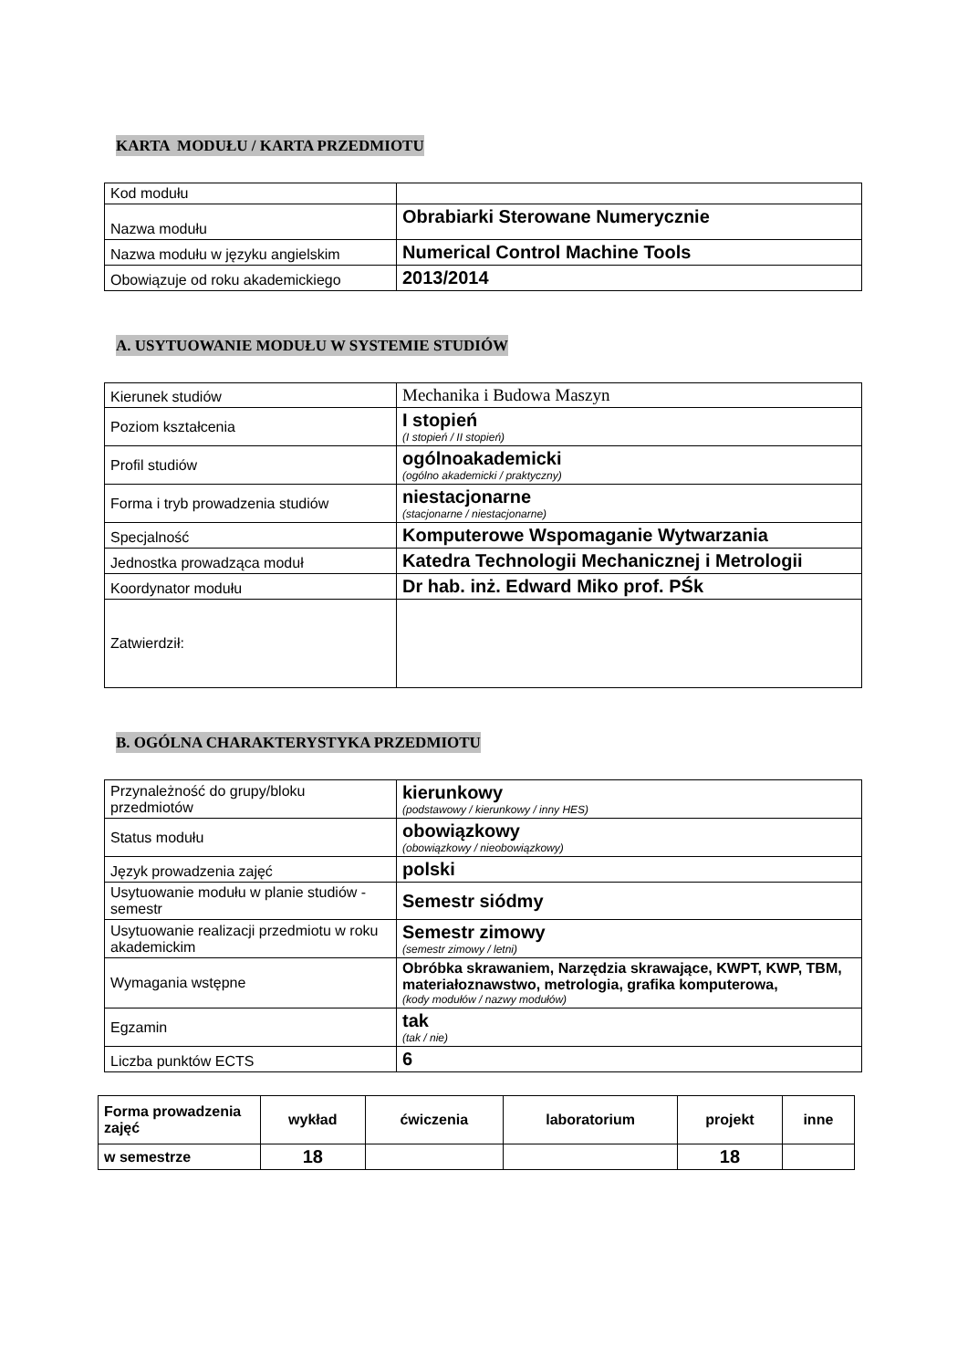KARTA MODUŁU / KARTA PRZEDMIOTU
| Kod modułu | |
| Nazwa modułu | Obrabiarki Sterowane Numerycznie |
| Nazwa modułu w języku angielskim | Numerical Control Machine Tools |
| Obowiązuje od roku akademickiego | 2013/2014 |
A. USYTUOWANIE MODUŁU W SYSTEMIE STUDIÓW
| Kierunek studiów | Mechanika i Budowa Maszyn |
| Poziom kształcenia | I stopień (I stopień / II stopień) |
| Profil studiów | ogólnoakademicki (ogólno akademicki / praktyczny) |
| Forma i tryb prowadzenia studiów | niestacjonarne (stacjonarne / niestacjonarne) |
| Specjalność | Komputerowe Wspomaganie Wytwarzania |
| Jednostka prowadząca moduł | Katedra Technologii Mechanicznej i Metrologii |
| Koordynator modułu | Dr hab. inż. Edward Miko prof. PŚk |
| Zatwierdził: | |
B. OGÓLNA CHARAKTERYSTYKA PRZEDMIOTU
| Przynależność do grupy/bloku przedmiotów | kierunkowy (podstawowy / kierunkowy / inny HES) |
| Status modułu | obowiązkowy (obowiązkowy / nieobowiązkowy) |
| Język prowadzenia zajęć | polski |
| Usytuowanie modułu w planie studiów - semestr | Semestr siódmy |
| Usytuowanie realizacji przedmiotu w roku akademickim | Semestr zimowy (semestr zimowy / letni) |
| Wymagania wstępne | Obróbka skrawaniem, Narzędzia skrawające, KWPT, KWP, TBM, materiałoznawstwo, metrologia, grafika komputerowa, (kody modułów / nazwy modułów) |
| Egzamin | tak (tak / nie) |
| Liczba punktów ECTS | 6 |
| Forma prowadzenia zajęć | wykład | ćwiczenia | laboratorium | projekt | inne |
| w semestrze | 18 | | | 18 | |